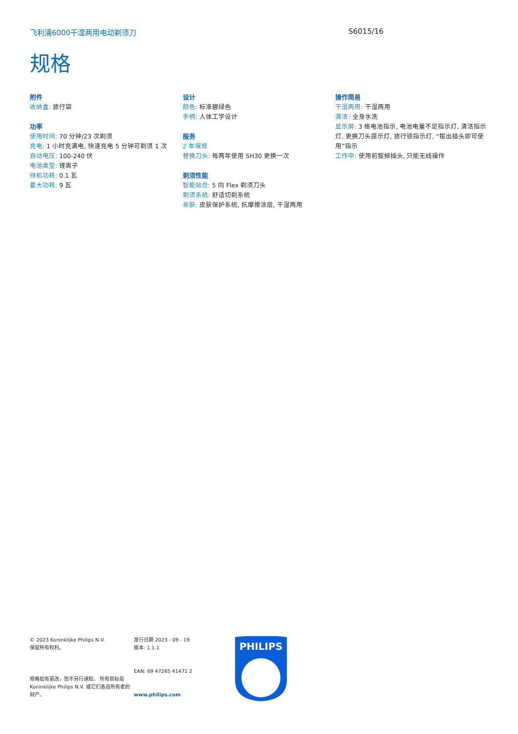飞利浦6000干湿两用电动剃须刀 S6015/16
规格
附件
收纳盒: 旅行袋
功率
使用时间: 70 分钟/23 次剃须
充电: 1 小时充满电, 快速充电 5 分钟可剃须 1 次
自动电压: 100-240 伏
电池类型: 锂离子
待机功耗: 0.1 瓦
最大功耗: 9 瓦
设计
颜色: 标准碧绿色
手柄: 人体工学设计
服务
2 年保修
替换刀头: 每两年使用 SH30 更换一次
剃须性能
智能贴合: 5 向 Flex 剃须刀头
剃须系统: 舒适切剃系统
亲肤: 皮肤保护系统, 抗摩擦涂层, 干湿两用
操作简易
干湿两用: 干湿两用
清洁: 全身水洗
显示屏: 3 格电池指示, 电池电量不足指示灯, 清洁指示灯, 更换刀头提示灯, 旅行锁指示灯, “拔出插头即可使用”指示
工作中: 使用前拔掉插头, 只能无线操作
© 2023 Koninklijke Philips N.V.
保留所有权利。
规格如有更改，恕不另行通知。 所有商标是 Koninklijke Philips N.V. 或它们各自所有者的财产。
发行日期 2023 - 09 - 19
版本: 1.1.1
EAN: 69 47265 41471 2
www.philips.com
PHILIPS